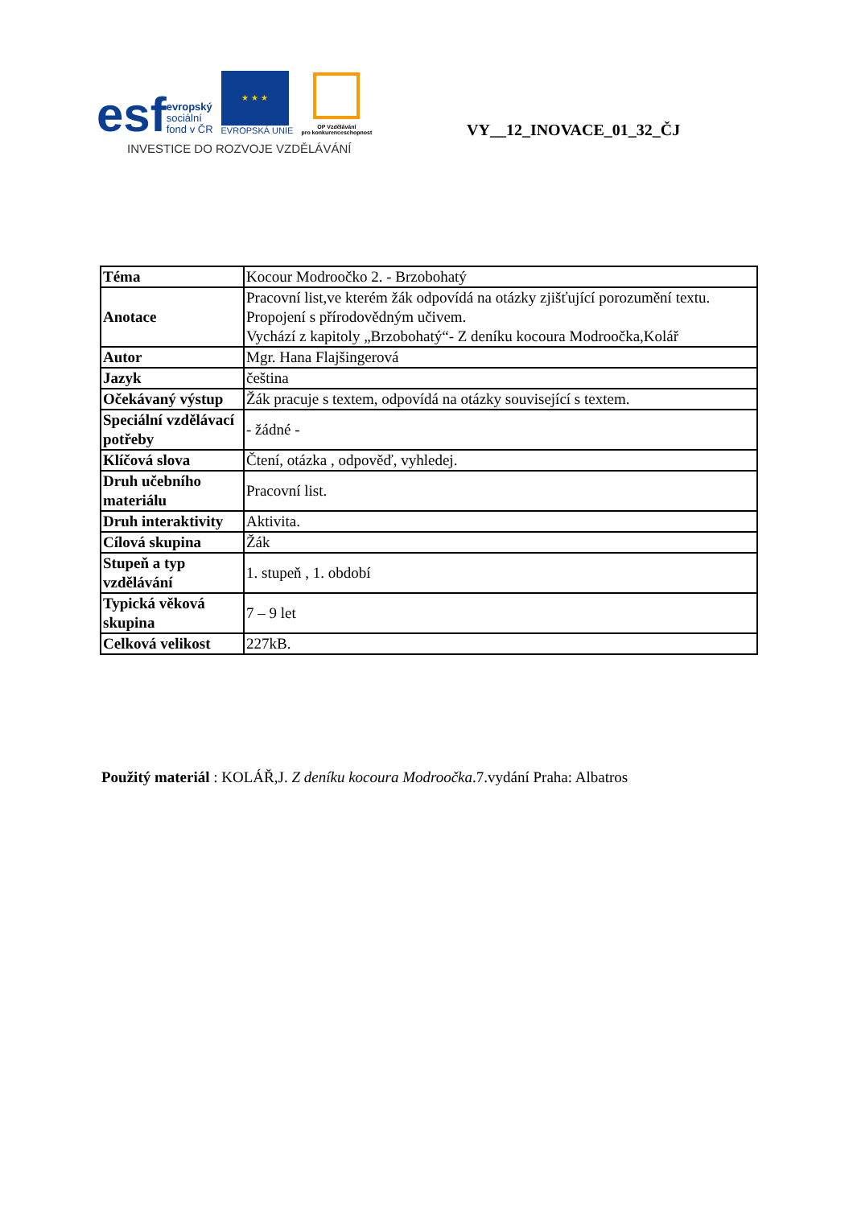esf
evropský
sociální
fond v ČR
★ ★ ★
EVROPSKÁ UNIE
OP Vzdělávání
pro konkurenceschopnost
INVESTICE DO ROZVOJE VZDĚLÁVÁNÍ
VY__12_INOVACE_01_32_ČJ
| Téma | Kocour Modroočko 2. - Brzobohatý |
| Anotace | Pracovní list,ve kterém žák odpovídá na otázky zjišťující porozumění textu. Propojení s přírodovědným učivem. Vychází z kapitoly „Brzobohatý“- Z deníku kocoura Modroočka,Kolář |
| Autor | Mgr. Hana Flajšingerová |
| Jazyk | čeština |
| Očekávaný výstup | Žák pracuje s textem, odpovídá na otázky související s textem. |
| Speciální vzdělávací potřeby | - žádné - |
| Klíčová slova | Čtení, otázka , odpověď, vyhledej. |
| Druh učebního materiálu | Pracovní list. |
| Druh interaktivity | Aktivita. |
| Cílová skupina | Žák |
| Stupeň a typ vzdělávání | 1. stupeň , 1. období |
| Typická věková skupina | 7 – 9 let |
| Celková velikost | 227kB. |
Použitý materiál : KOLÁŘ,J. Z deníku kocoura Modroočka.7.vydání Praha: Albatros